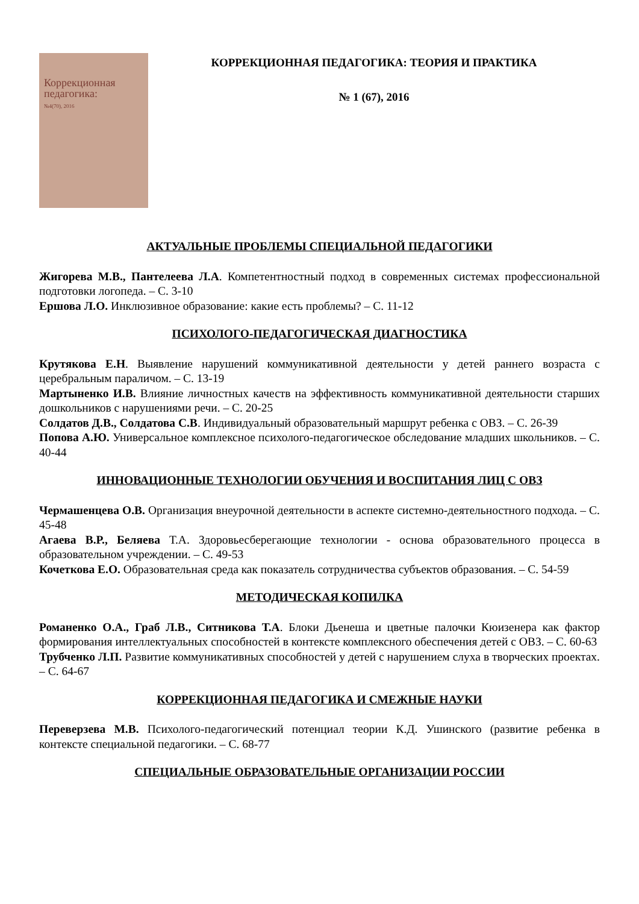Коррекционная
педагогика:
№4(70), 2016
КОРРЕКЦИОННАЯ ПЕДАГОГИКА: ТЕОРИЯ И ПРАКТИКА
№ 1 (67), 2016
АКТУАЛЬНЫЕ ПРОБЛЕМЫ СПЕЦИАЛЬНОЙ ПЕДАГОГИКИ
Жигорева М.В., Пантелеева Л.А. Компетентностный подход в современных системах профессиональной подготовки логопеда. – С. 3-10
Ершова Л.О. Инклюзивное образование: какие есть проблемы? – С. 11-12
ПСИХОЛОГО-ПЕДАГОГИЧЕСКАЯ ДИАГНОСТИКА
Крутякова Е.Н. Выявление нарушений коммуникативной деятельности у детей раннего возраста с церебральным параличом. – С. 13-19
Мартыненко И.В. Влияние личностных качеств на эффективность коммуникативной деятельности старших дошкольников с нарушениями речи. – С. 20-25
Солдатов Д.В., Солдатова С.В. Индивидуальный образовательный маршрут ребенка с ОВЗ. – С. 26-39
Попова А.Ю. Универсальное комплексное психолого-педагогическое обследование младших школьников. – С. 40-44
ИННОВАЦИОННЫЕ ТЕХНОЛОГИИ ОБУЧЕНИЯ И ВОСПИТАНИЯ ЛИЦ С ОВЗ
Чермашенцева О.В. Организация внеурочной деятельности в аспекте системно-деятельностного подхода. – С. 45-48
Агаева В.Р., Беляева Т.А. Здоровьесберегающие технологии - основа образовательного процесса в образовательном учреждении. – С. 49-53
Кочеткова Е.О. Образовательная среда как показатель сотрудничества субъектов образования. – С. 54-59
МЕТОДИЧЕСКАЯ КОПИЛКА
Романенко О.А., Граб Л.В., Ситникова Т.А. Блоки Дьенеша и цветные палочки Кюизенера как фактор формирования интеллектуальных способностей в контексте комплексного обеспечения детей с ОВЗ. – С. 60-63
Трубченко Л.П. Развитие коммуникативных способностей у детей с нарушением слуха в творческих проектах. – С. 64-67
КОРРЕКЦИОННАЯ ПЕДАГОГИКА И СМЕЖНЫЕ НАУКИ
Переверзева М.В. Психолого-педагогический потенциал теории К.Д. Ушинского (развитие ребенка в контексте специальной педагогики. – С. 68-77
СПЕЦИАЛЬНЫЕ ОБРАЗОВАТЕЛЬНЫЕ ОРГАНИЗАЦИИ РОССИИ